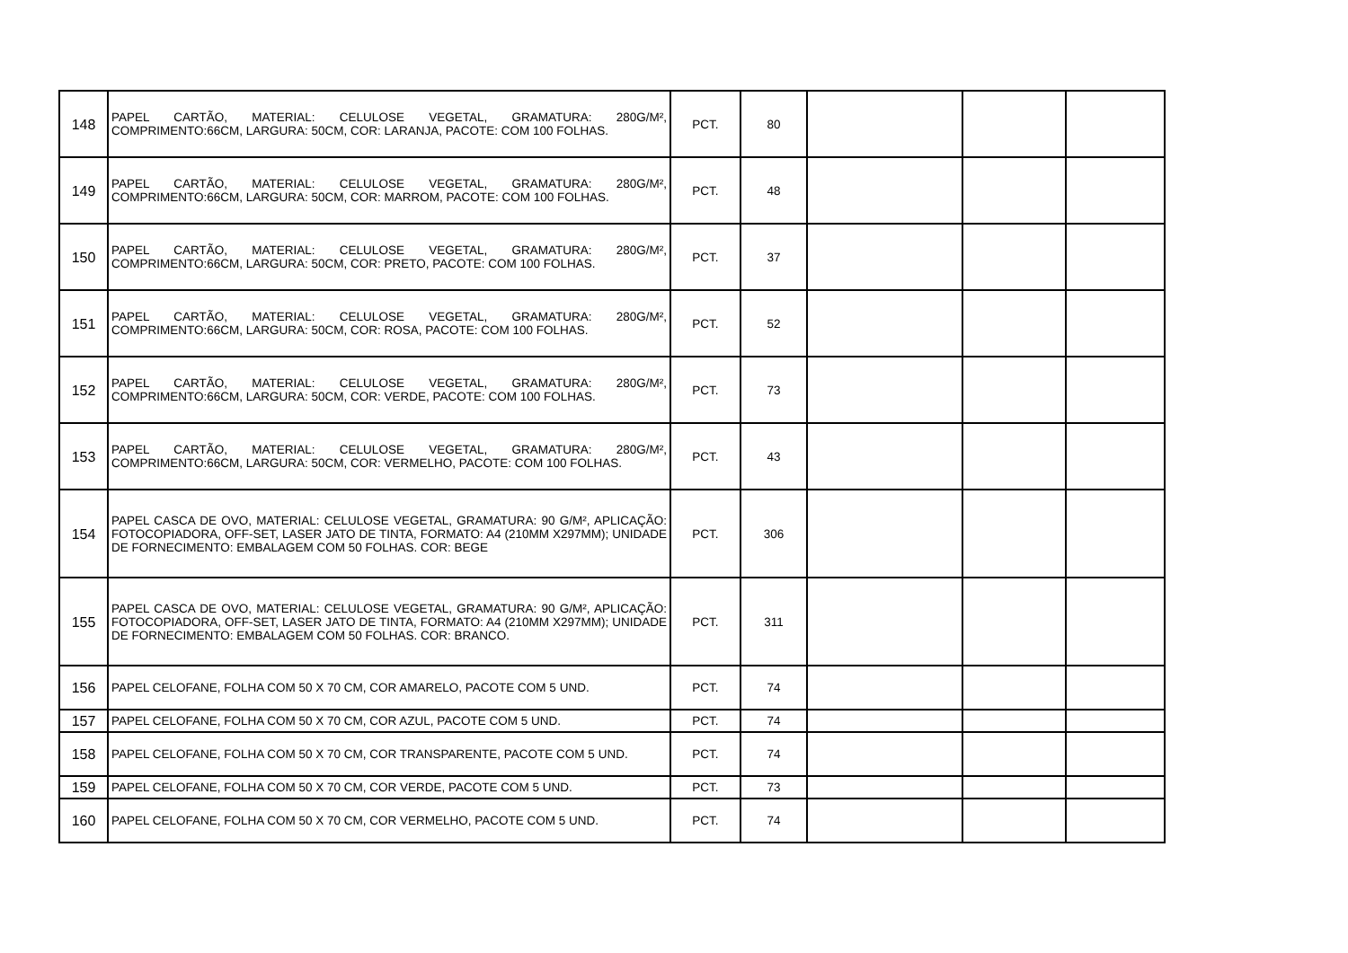| 148 | PAPEL CARTÃO, MATERIAL: CELULOSE VEGETAL, GRAMATURA: 280G/M², COMPRIMENTO:66CM, LARGURA: 50CM, COR: LARANJA, PACOTE: COM 100 FOLHAS. | PCT. | 80 | | | |
| 149 | PAPEL CARTÃO, MATERIAL: CELULOSE VEGETAL, GRAMATURA: 280G/M², COMPRIMENTO:66CM, LARGURA: 50CM, COR: MARROM, PACOTE: COM 100 FOLHAS. | PCT. | 48 | | | |
| 150 | PAPEL CARTÃO, MATERIAL: CELULOSE VEGETAL, GRAMATURA: 280G/M², COMPRIMENTO:66CM, LARGURA: 50CM, COR: PRETO, PACOTE: COM 100 FOLHAS. | PCT. | 37 | | | |
| 151 | PAPEL CARTÃO, MATERIAL: CELULOSE VEGETAL, GRAMATURA: 280G/M², COMPRIMENTO:66CM, LARGURA: 50CM, COR: ROSA, PACOTE: COM 100 FOLHAS. | PCT. | 52 | | | |
| 152 | PAPEL CARTÃO, MATERIAL: CELULOSE VEGETAL, GRAMATURA: 280G/M², COMPRIMENTO:66CM, LARGURA: 50CM, COR: VERDE, PACOTE: COM 100 FOLHAS. | PCT. | 73 | | | |
| 153 | PAPEL CARTÃO, MATERIAL: CELULOSE VEGETAL, GRAMATURA: 280G/M², COMPRIMENTO:66CM, LARGURA: 50CM, COR: VERMELHO, PACOTE: COM 100 FOLHAS. | PCT. | 43 | | | |
| 154 | PAPEL CASCA DE OVO, MATERIAL: CELULOSE VEGETAL, GRAMATURA: 90 G/M², APLICAÇÃO: FOTOCOPIADORA, OFF-SET, LASER JATO DE TINTA, FORMATO: A4 (210MM X297MM); UNIDADE DE FORNECIMENTO: EMBALAGEM COM 50 FOLHAS. COR: BEGE | PCT. | 306 | | | |
| 155 | PAPEL CASCA DE OVO, MATERIAL: CELULOSE VEGETAL, GRAMATURA: 90 G/M², APLICAÇÃO: FOTOCOPIADORA, OFF-SET, LASER JATO DE TINTA, FORMATO: A4 (210MM X297MM); UNIDADE DE FORNECIMENTO: EMBALAGEM COM 50 FOLHAS. COR: BRANCO. | PCT. | 311 | | | |
| 156 | PAPEL CELOFANE, FOLHA COM 50 X 70 CM, COR AMARELO, PACOTE COM 5 UND. | PCT. | 74 | | | |
| 157 | PAPEL CELOFANE, FOLHA COM 50 X 70 CM, COR AZUL, PACOTE COM 5 UND. | PCT. | 74 | | | |
| 158 | PAPEL CELOFANE, FOLHA COM 50 X 70 CM, COR TRANSPARENTE, PACOTE COM 5 UND. | PCT. | 74 | | | |
| 159 | PAPEL CELOFANE, FOLHA COM 50 X 70 CM, COR VERDE, PACOTE COM 5 UND. | PCT. | 73 | | | |
| 160 | PAPEL CELOFANE, FOLHA COM 50 X 70 CM, COR VERMELHO, PACOTE COM 5 UND. | PCT. | 74 | | | |